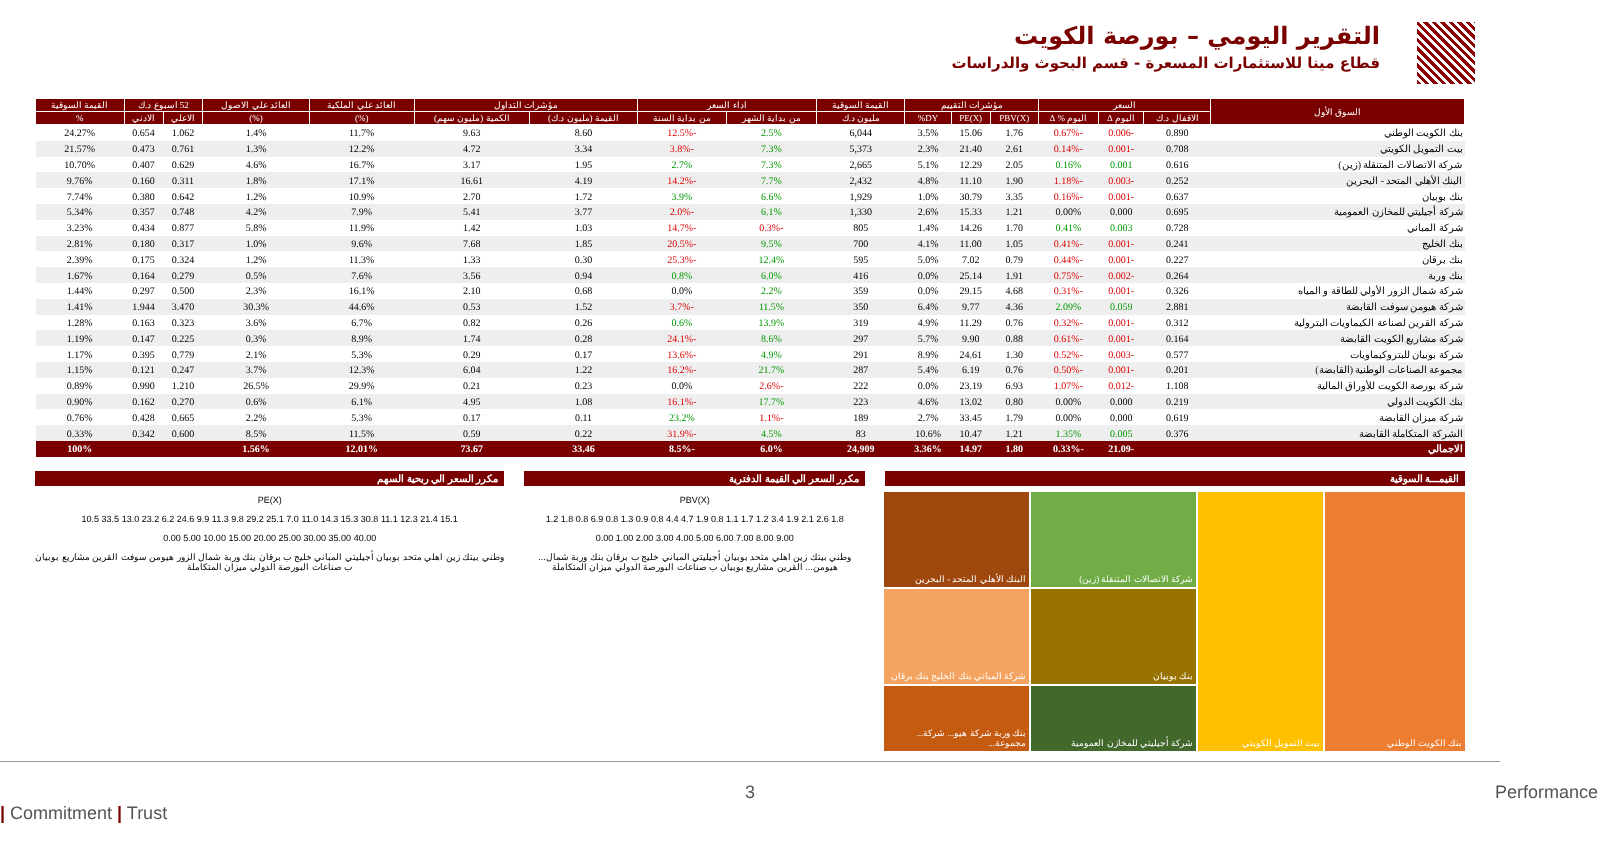التقرير اليومي – بورصة الكويت
قطاع مينا للاستثمارات المسعرة - قسم البحوث والدراسات
| السوق الأول | السعر | | | مؤشرات التقييم | | | القيمة السوقية | اداء السعر | | مؤشرات التداول | | العائد علي الملكية | العائد علي الاصول | 52 اسبوع د.ك | | القيمة السوقية |
| --- | --- | --- | --- | --- | --- | --- | --- | --- | --- | --- | --- | --- | --- | --- | --- | --- |
| | الاقفال د.ك | اليوم Δ | اليوم % Δ | PBV(X) | PE(X) | DY% | مليون د.ك | من بداية الشهر | من بداية السنة | القيمة (مليون د.ك) | الكمية (مليون سهم) | (%) | (%) | الاعلي | الادني | % |
| بنك الكويت الوطني | 0.890 | -0.006 | -0.67% | 1.76 | 15.06 | 3.5% | 6,044 | 2.5% | -12.5% | 8.60 | 9.63 | 11.7% | 1.4% | 1.062 | 0.654 | 24.27% |
| بيت التمويل الكويتي | 0.708 | -0.001 | -0.14% | 2.61 | 21.40 | 2.3% | 5,373 | 7.3% | -3.8% | 3.34 | 4.72 | 12.2% | 1.3% | 0.761 | 0.473 | 21.57% |
| شركة الاتصالات المتنقلة (زين) | 0.616 | 0.001 | 0.16% | 2.05 | 12.29 | 5.1% | 2,665 | 7.3% | 2.7% | 1.95 | 3.17 | 16.7% | 4.6% | 0.629 | 0.407 | 10.70% |
| البنك الأهلي المتحد - البحرين | 0.252 | -0.003 | -1.18% | 1.90 | 11.10 | 4.8% | 2,432 | 7.7% | -14.2% | 4.19 | 16.61 | 17.1% | 1.8% | 0.311 | 0.160 | 9.76% |
| بنك بوبيان | 0.637 | -0.001 | -0.16% | 3.35 | 30.79 | 1.0% | 1,929 | 6.6% | 3.9% | 1.72 | 2.70 | 10.9% | 1.2% | 0.642 | 0.380 | 7.74% |
| شركة أجيليتي للمخازن العمومية | 0.695 | 0.000 | 0.00% | 1.21 | 15.33 | 2.6% | 1,330 | 6.1% | -2.0% | 3.77 | 5.41 | 7.9% | 4.2% | 0.748 | 0.357 | 5.34% |
| شركة المباني | 0.728 | 0.003 | 0.41% | 1.70 | 14.26 | 1.4% | 805 | -0.3% | -14.7% | 1.03 | 1.42 | 11.9% | 5.8% | 0.877 | 0.434 | 3.23% |
| بنك الخليج | 0.241 | -0.001 | -0.41% | 1.05 | 11.00 | 4.1% | 700 | 9.5% | -20.5% | 1.85 | 7.68 | 9.6% | 1.0% | 0.317 | 0.180 | 2.81% |
| بنك برقان | 0.227 | -0.001 | -0.44% | 0.79 | 7.02 | 5.0% | 595 | 12.4% | -25.3% | 0.30 | 1.33 | 11.3% | 1.2% | 0.324 | 0.175 | 2.39% |
| بنك وربة | 0.264 | -0.002 | -0.75% | 1.91 | 25.14 | 0.0% | 416 | 6.0% | 0.8% | 0.94 | 3.56 | 7.6% | 0.5% | 0.279 | 0.164 | 1.67% |
| شركة شمال الزور الأولي للطاقة و المياه | 0.326 | -0.001 | -0.31% | 4.68 | 29.15 | 0.0% | 359 | 2.2% | 0.0% | 0.68 | 2.10 | 16.1% | 2.3% | 0.500 | 0.297 | 1.44% |
| شركة هيومن سوفت القابضة | 2.881 | 0.059 | 2.09% | 4.36 | 9.77 | 6.4% | 350 | 11.5% | -3.7% | 1.52 | 0.53 | 44.6% | 30.3% | 3.470 | 1.944 | 1.41% |
| شركة القرين لصناعة الكيماويات البترولية | 0.312 | -0.001 | -0.32% | 0.76 | 11.29 | 4.9% | 319 | 13.9% | 0.6% | 0.26 | 0.82 | 6.7% | 3.6% | 0.323 | 0.163 | 1.28% |
| شركة مشاريع الكويت القابضة | 0.164 | -0.001 | -0.61% | 0.88 | 9.90 | 5.7% | 297 | 8.6% | -24.1% | 0.28 | 1.74 | 8.9% | 0.3% | 0.225 | 0.147 | 1.19% |
| شركة بوبيان للبتروكيماويات | 0.577 | -0.003 | -0.52% | 1.30 | 24.61 | 8.9% | 291 | 4.9% | -13.6% | 0.17 | 0.29 | 5.3% | 2.1% | 0.779 | 0.395 | 1.17% |
| مجموعة الصناعات الوطنية (القابضة) | 0.201 | -0.001 | -0.50% | 0.76 | 6.19 | 5.4% | 287 | 21.7% | -16.2% | 1.22 | 6.04 | 12.3% | 3.7% | 0.247 | 0.121 | 1.15% |
| شركة بورصة الكويت للأوراق المالية | 1.108 | -0.012 | -1.07% | 6.93 | 23.19 | 0.0% | 222 | -2.6% | 0.0% | 0.23 | 0.21 | 29.9% | 26.5% | 1.210 | 0.990 | 0.89% |
| بنك الكويت الدولي | 0.219 | 0.000 | 0.00% | 0.80 | 13.02 | 4.6% | 223 | 17.7% | -16.1% | 1.08 | 4.95 | 6.1% | 0.6% | 0.270 | 0.162 | 0.90% |
| شركة ميزان القابضة | 0.619 | 0.000 | 0.00% | 1.79 | 33.45 | 2.7% | 189 | -1.1% | 23.2% | 0.11 | 0.17 | 5.3% | 2.2% | 0.665 | 0.428 | 0.76% |
| الشركة المتكاملة القابضة | 0.376 | 0.005 | 1.35% | 1.21 | 10.47 | 10.6% | 83 | 4.5% | -31.9% | 0.22 | 0.59 | 11.5% | 8.5% | 0.600 | 0.342 | 0.33% |
| الاجمالي | | -21.09 | -0.33% | 1.80 | 14.97 | 3.36% | 24,909 | 6.0% | -8.5% | 33.46 | 73.67 | 12.01% | 1.56% | | | 100% |
القيمـــة السوقية
بنك الكويت الوطني
بيت التمويل الكويتي
شركة الاتصالات المتنقلة (زين)
البنك الأهلي المتحد - البحرين
بنك بوبيان
شركة المباني بنك الخليج بنك برقان
شركة أجيليتي للمخازن العمومية
بنك وربة شركة هيو... شركة... مجموعة...
مكرر السعر الي القيمة الدفترية
PBV(X)
1.8 2.6 2.1 1.9 3.4 1.2 1.7 1.1 0.8 1.9 4.7 4.4 0.8 0.9 1.3 0.8 6.9 0.8 1.8 1.2
9.00 8.00 7.00 6.00 5.00 4.00 3.00 2.00 1.00 0.00
وطني بيتك زين اهلي متحد بوبيان أجيليتي المباني خليج ب برقان بنك وربة شمال... هيومن... القرين مشاريع بوبيان ب صناعات البورصة الدولي ميزان المتكاملة
مكرر السعر الي ربحية السهم
PE(X)
15.1 21.4 12.3 11.1 30.8 15.3 14.3 11.0 7.0 25.1 29.2 9.8 11.3 9.9 24.6 6.2 23.2 13.0 33.5 10.5
40.00 35.00 30.00 25.00 20.00 15.00 10.00 5.00 0.00
وطني بيتك زين اهلي متحد بوبيان أجيليتي المباني خليج ب برقان بنك وربة شمال الزور هيومن سوفت القرين مشاريع بوبيان ب صناعات البورصة الدولي ميزان المتكاملة
3 Performance | Commitment | Trust